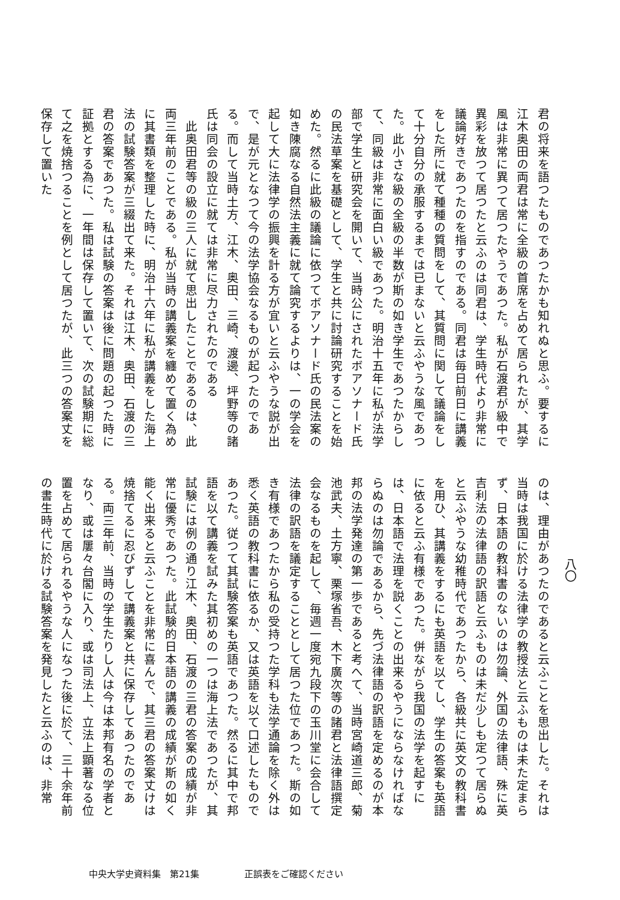八〇
君の将来を語つたものであつたかも知れぬと思ふ。要するに江木奥田の両君は常に全級の首席を占めて居られたが、其学風は非常に異つて居つたやうであつた。私が石渡君が級中で異彩を放つて居つたと云ふのは同君は、学生時代より非常に議論好きであつたのを指すのである。同君は毎日前日に講義をした所に就て種種の質問をして、其質問に関して議論をして十分自分の承服するまでは已まないと云ふやうな風であつた。此小さな級の全級の半数が斯の如き学生であつたからして、同級は非常に面白い級であつた。明治十五年に私が法学部で学生と研究会を開いて、当時公にされたボアソナード氏の民法草案を基礎として、学生と共に討論研究することを始めた。然るに此級の議論に依つてボアソナード氏の民法案の如き陳腐なる自然法主義に就て論究するよりは、一の学会を起して大に法律学の振興を計る方が宜いと云ふやうな説が出で、是が元となつて今の法学協会なるものが起つたのである。而して当時土方、江木、奥田、三崎、渡邊、坪野等の諸氏は同会の設立に就ては非常に尽力されたのである
　此奥田君等の級の三人に就て思出したことであるのは、此両三年前のことである。私が当時の講義案を纏めて置く為めに其書類を整理した時に、明治十六年に私が講義をした海上法の試験答案が三綴出て来た。それは江木、奥田、石渡の三君の答案であつた。私は試験の答案は後に問題の起つた時に証拠とする為に、一年間は保存して置いて、次の試験期に総て之を焼捨つることを例として居つたが、此三つの答案丈を保存して置いた
のは、理由があつたのであると云ふことを思出した。それは当時は我国に於ける法律学の教授法と云ふものは未た定まらず、日本語の教科書のないのは勿論、外国の法律語、殊に英吉利法の法律語の訳語と云ふものは未だ少しも定つて居らぬと云ふやうな幼稚時代であつたから、各級共に英文の教科書を用ひ、其講義をするにも英語を以てし、学生の答案も英語に依ると云ふ有様であつた。併ながら我国の法学を起すには、日本語で法理を説くことの出来るやうにならなければならぬのは勿論であるから、先づ法律語の訳語を定めるのが本邦の法学発達の第一歩であると考へて、当時宮崎道三郎、菊池武夫、土方寧、栗塚省吾、木下廣次等の諸君と法律語撰定会なるものを起して、毎週一度宛九段下の玉川堂に会合して法律の訳語を議定することとして居つた位であつた。斯の如き有様であつたから私の受持つた学科も法学通論を除く外は悉く英語の教科書に依るか、又は英語を以て口述したものであつた。従つて其試験答案も英語であつた。然るに其中で邦語を以て講義を試みた其初めの一つは海上法であつたが、其試験には例の通り江木、奥田、石渡の三君の答案の成績が非常に優秀であつた。此試験的日本語の講義の成績が斯の如く能く出来ると云ふことを非常に喜んで、其三君の答案丈けは焼捨てるに忍びずして講義案と共に保存してあつたのである。両三年前、当時の学生たりし人は今は本邦有名の学者となり、或は屢々台閣に入り、或は司法上、立法上顕著なる位置を占めて居られるやうな人になつた後に於て、三十余年前の書生時代に於ける試験答案を発見したと云ふのは、非常
中央大学史資料集　第21集　　　　　正誤表をご確認ください